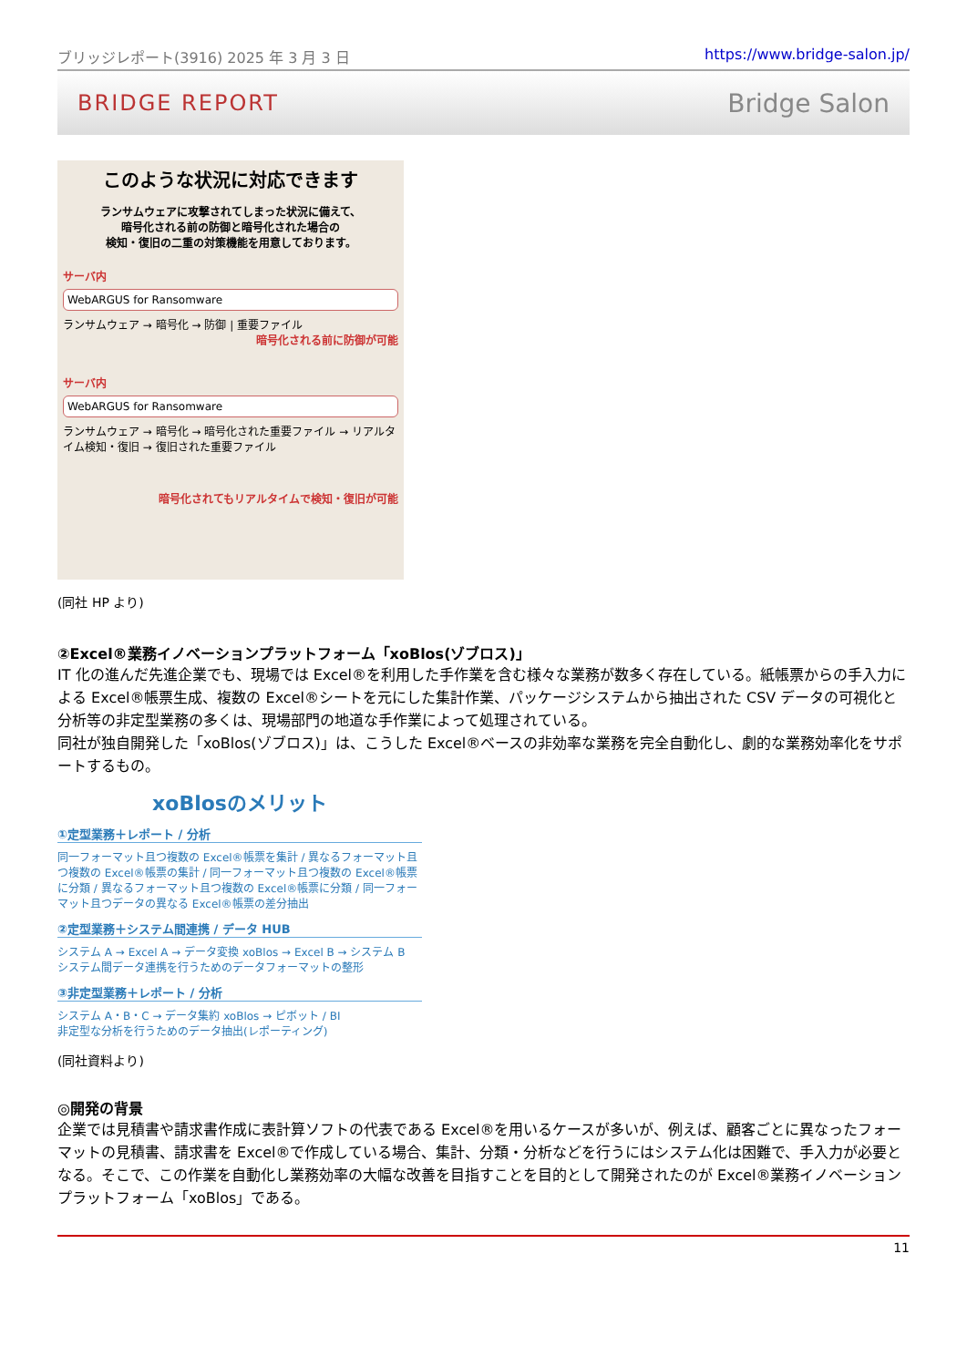ブリッジレポート(3916) 2025 年 3 月 3 日 https://www.bridge-salon.jp/
BRIDGE REPORT Bridge Salon
このような状況に対応できます
ランサムウェアに攻撃されてしまった状況に備えて、
暗号化される前の防御と暗号化された場合の
検知・復旧の二重の対策機能を用意しております。
サーバ内
WebARGUS for Ransomware
ランサムウェア → 暗号化 → 防御 | 重要ファイル
暗号化される前に防御が可能
サーバ内
WebARGUS for Ransomware
ランサムウェア → 暗号化 → 暗号化された重要ファイル → リアルタイム検知・復旧 → 復旧された重要ファイル
暗号化されてもリアルタイムで検知・復旧が可能
(同社 HP より)
②Excel®業務イノベーションプラットフォーム「xoBlos(ゾブロス)」
IT 化の進んだ先進企業でも、現場では Excel®を利用した手作業を含む様々な業務が数多く存在している。紙帳票からの手入力による Excel®帳票生成、複数の Excel®シートを元にした集計作業、パッケージシステムから抽出された CSV データの可視化と分析等の非定型業務の多くは、現場部門の地道な手作業によって処理されている。
同社が独自開発した「xoBlos(ゾブロス)」は、こうした Excel®ベースの非効率な業務を完全自動化し、劇的な業務効率化をサポートするもの。
xoBlosのメリット
①定型業務＋レポート / 分析
同一フォーマット且つ複数の Excel®帳票を集計 / 異なるフォーマット且つ複数の Excel®帳票の集計 / 同一フォーマット且つ複数の Excel®帳票に分類 / 異なるフォーマット且つ複数の Excel®帳票に分類 / 同一フォーマット且つデータの異なる Excel®帳票の差分抽出
②定型業務＋システム間連携 / データ HUB
システム A → Excel A → データ変換 xoBlos → Excel B → システム B
システム間データ連携を行うためのデータフォーマットの整形
③非定型業務＋レポート / 分析
システム A・B・C → データ集約 xoBlos → ピボット / BI
非定型な分析を行うためのデータ抽出(レポーティング)
(同社資料より)
◎開発の背景
企業では見積書や請求書作成に表計算ソフトの代表である Excel®を用いるケースが多いが、例えば、顧客ごとに異なったフォーマットの見積書、請求書を Excel®で作成している場合、集計、分類・分析などを行うにはシステム化は困難で、手入力が必要となる。そこで、この作業を自動化し業務効率の大幅な改善を目指すことを目的として開発されたのが Excel®業務イノベーションプラットフォーム「xoBlos」である。
11